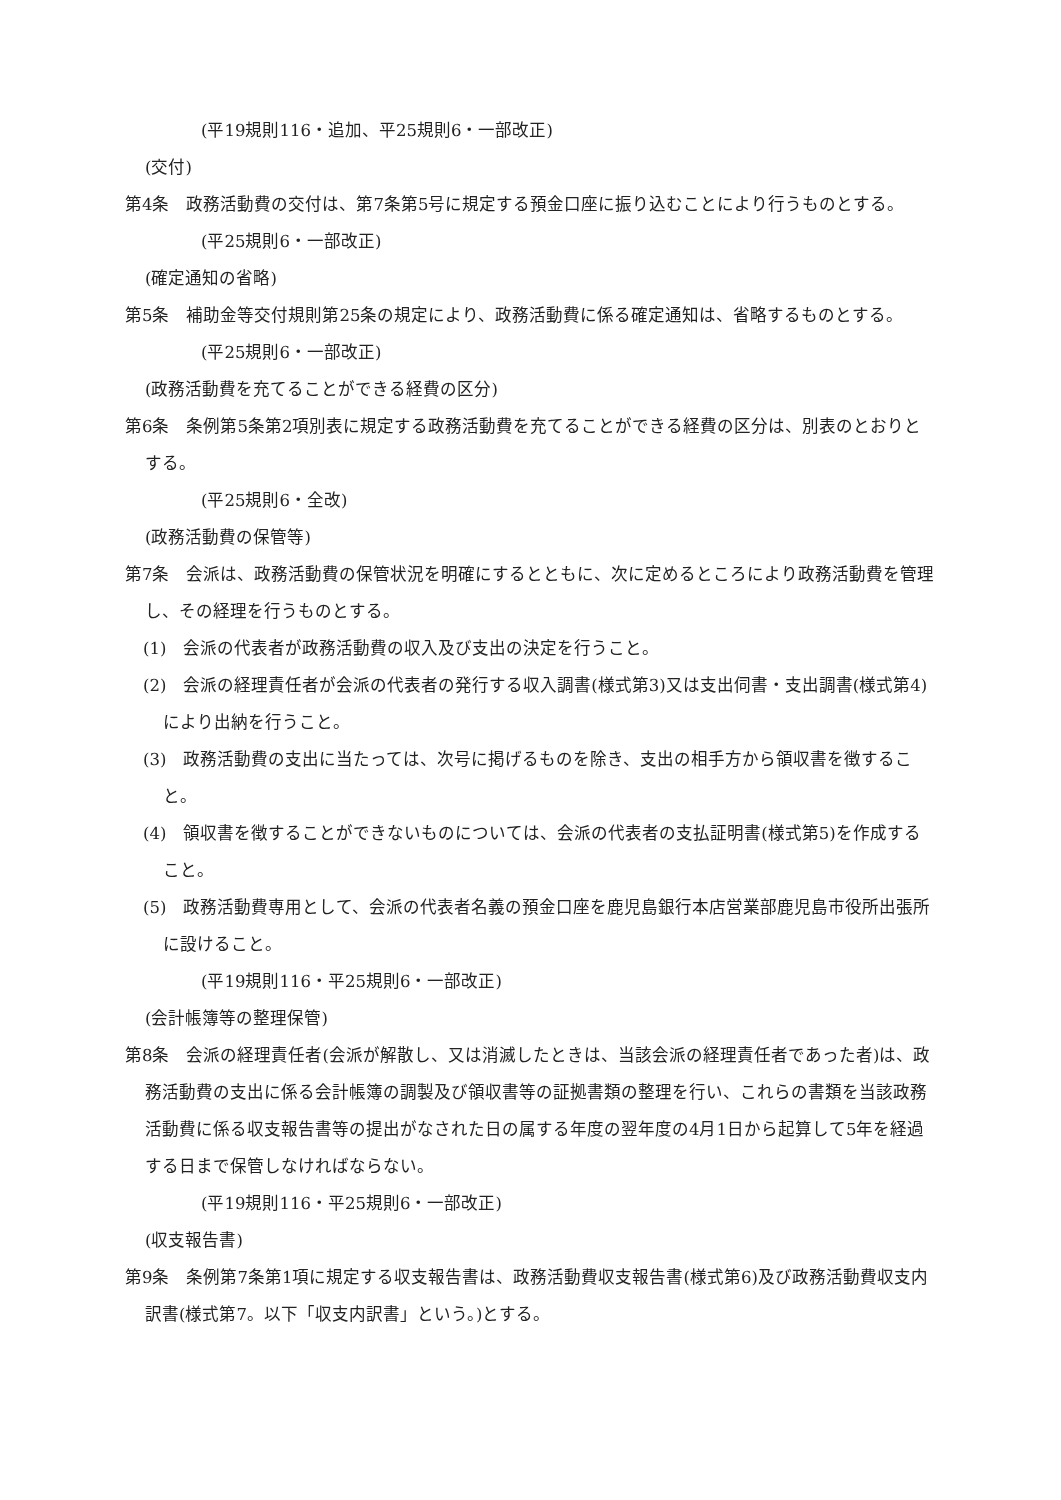(平19規則116・追加、平25規則6・一部改正)
(交付)
第4条　政務活動費の交付は、第7条第5号に規定する預金口座に振り込むことにより行うものとする。
(平25規則6・一部改正)
(確定通知の省略)
第5条　補助金等交付規則第25条の規定により、政務活動費に係る確定通知は、省略するものとする。
(平25規則6・一部改正)
(政務活動費を充てることができる経費の区分)
第6条　条例第5条第2項別表に規定する政務活動費を充てることができる経費の区分は、別表のとおりとする。
(平25規則6・全改)
(政務活動費の保管等)
第7条　会派は、政務活動費の保管状況を明確にするとともに、次に定めるところにより政務活動費を管理し、その経理を行うものとする。
(1)　会派の代表者が政務活動費の収入及び支出の決定を行うこと。
(2)　会派の経理責任者が会派の代表者の発行する収入調書(様式第3)又は支出伺書・支出調書(様式第4)により出納を行うこと。
(3)　政務活動費の支出に当たっては、次号に掲げるものを除き、支出の相手方から領収書を徴すること。
(4)　領収書を徴することができないものについては、会派の代表者の支払証明書(様式第5)を作成すること。
(5)　政務活動費専用として、会派の代表者名義の預金口座を鹿児島銀行本店営業部鹿児島市役所出張所に設けること。
(平19規則116・平25規則6・一部改正)
(会計帳簿等の整理保管)
第8条　会派の経理責任者(会派が解散し、又は消滅したときは、当該会派の経理責任者であった者)は、政務活動費の支出に係る会計帳簿の調製及び領収書等の証拠書類の整理を行い、これらの書類を当該政務活動費に係る収支報告書等の提出がなされた日の属する年度の翌年度の4月1日から起算して5年を経過する日まで保管しなければならない。
(平19規則116・平25規則6・一部改正)
(収支報告書)
第9条　条例第7条第1項に規定する収支報告書は、政務活動費収支報告書(様式第6)及び政務活動費収支内訳書(様式第7。以下「収支内訳書」という。)とする。